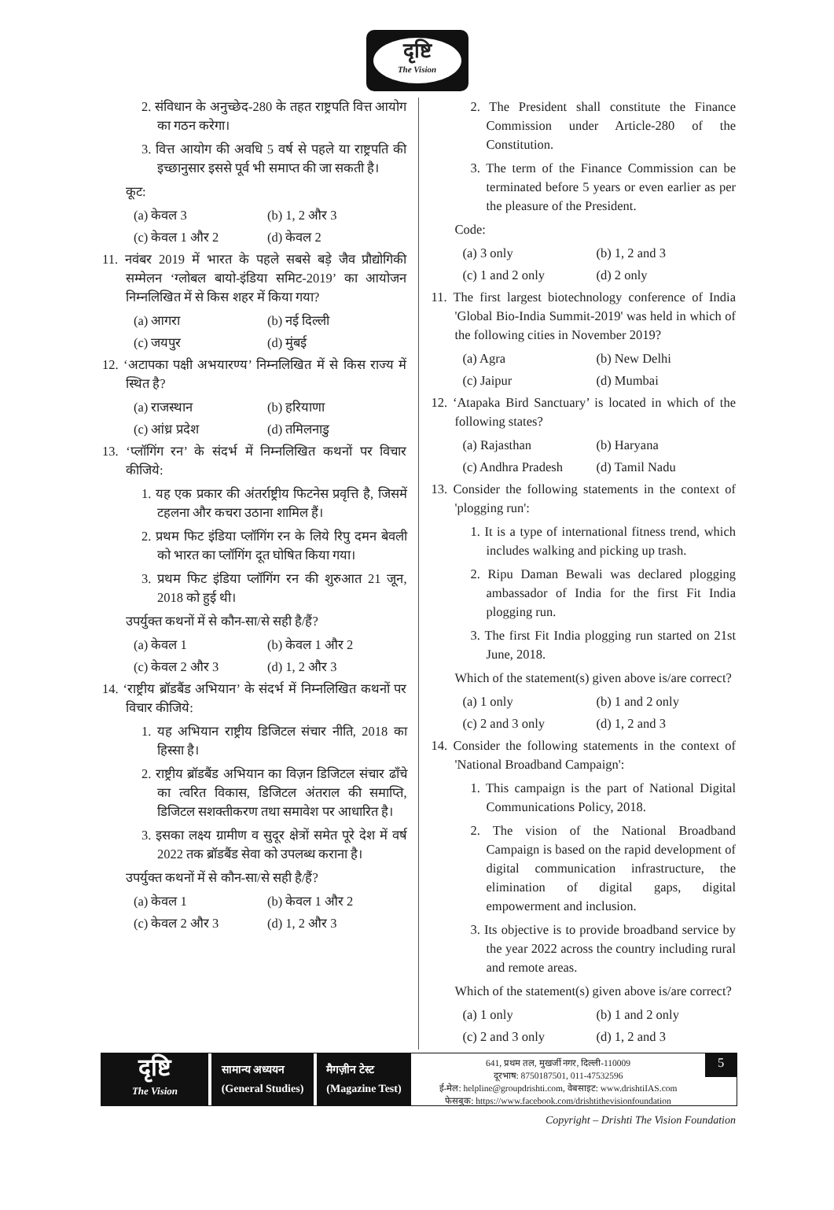दृष्टि
The Vision
2. संविधान के अनुच्छेद-280 के तहत राष्ट्रपति वित्त आयोग का गठन करेगा।
3. वित्त आयोग की अवधि 5 वर्ष से पहले या राष्ट्रपति की इच्छानुसार इससे पूर्व भी समाप्त की जा सकती है।
कूट:
(a) केवल 3 (b) 1, 2 और 3
(c) केवल 1 और 2 (d) केवल 2
11. नवंबर 2019 में भारत के पहले सबसे बड़े जैव प्रौद्योगिकी सम्मेलन ‘ग्लोबल बायो-इंडिया समिट-2019’ का आयोजन निम्नलिखित में से किस शहर में किया गया?
(a) आगरा (b) नई दिल्ली
(c) जयपुर (d) मुंबई
12. ‘अटापका पक्षी अभयारण्य’ निम्नलिखित में से किस राज्य में स्थित है?
(a) राजस्थान (b) हरियाणा
(c) आंध्र प्रदेश (d) तमिलनाडु
13. ‘प्लॉगिंग रन’ के संदर्भ में निम्नलिखित कथनों पर विचार कीजिये:
1. यह एक प्रकार की अंतर्राष्ट्रीय फिटनेस प्रवृत्ति है, जिसमें टहलना और कचरा उठाना शामिल हैं।
2. प्रथम फिट इंडिया प्लॉगिंग रन के लिये रिपु दमन बेवली को भारत का प्लॉगिंग दूत घोषित किया गया।
3. प्रथम फिट इंडिया प्लॉगिंग रन की शुरुआत 21 जून, 2018 को हुई थी।
उपर्युक्त कथनों में से कौन-सा/से सही है/हैं?
(a) केवल 1 (b) केवल 1 और 2
(c) केवल 2 और 3 (d) 1, 2 और 3
14. ‘राष्ट्रीय ब्रॉडबैंड अभियान’ के संदर्भ में निम्नलिखित कथनों पर विचार कीजिये:
1. यह अभियान राष्ट्रीय डिजिटल संचार नीति, 2018 का हिस्सा है।
2. राष्ट्रीय ब्रॉडबैंड अभियान का विज़न डिजिटल संचार ढाँचे का त्वरित विकास, डिजिटल अंतराल की समाप्ति, डिजिटल सशक्तीकरण तथा समावेश पर आधारित है।
3. इसका लक्ष्य ग्रामीण व सुदूर क्षेत्रों समेत पूरे देश में वर्ष 2022 तक ब्रॉडबैंड सेवा को उपलब्ध कराना है।
उपर्युक्त कथनों में से कौन-सा/से सही है/हैं?
(a) केवल 1 (b) केवल 1 और 2
(c) केवल 2 और 3 (d) 1, 2 और 3
2. The President shall constitute the Finance Commission under Article-280 of the Constitution.
3. The term of the Finance Commission can be terminated before 5 years or even earlier as per the pleasure of the President.
Code:
(a) 3 only (b) 1, 2 and 3
(c) 1 and 2 only (d) 2 only
11. The first largest biotechnology conference of India 'Global Bio-India Summit-2019' was held in which of the following cities in November 2019?
(a) Agra (b) New Delhi
(c) Jaipur (d) Mumbai
12. ‘Atapaka Bird Sanctuary’ is located in which of the following states?
(a) Rajasthan (b) Haryana
(c) Andhra Pradesh (d) Tamil Nadu
13. Consider the following statements in the context of 'plogging run':
1. It is a type of international fitness trend, which includes walking and picking up trash.
2. Ripu Daman Bewali was declared plogging ambassador of India for the first Fit India plogging run.
3. The first Fit India plogging run started on 21st June, 2018.
Which of the statement(s) given above is/are correct?
(a) 1 only (b) 1 and 2 only
(c) 2 and 3 only (d) 1, 2 and 3
14. Consider the following statements in the context of 'National Broadband Campaign':
1. This campaign is the part of National Digital Communications Policy, 2018.
2. The vision of the National Broadband Campaign is based on the rapid development of digital communication infrastructure, the elimination of digital gaps, digital empowerment and inclusion.
3. Its objective is to provide broadband service by the year 2022 across the country including rural and remote areas.
Which of the statement(s) given above is/are correct?
(a) 1 only (b) 1 and 2 only
(c) 2 and 3 only (d) 1, 2 and 3
दृष्टि
The Vision
सामान्य अध्ययन
(General Studies)
मैगज़ीन टेस्ट
(Magazine Test)
641, प्रथम तल, मुखर्जी नगर, दिल्ली-110009
दूरभाष: 8750187501, 011-47532596
ई-मेल: helpline@groupdrishti.com, वेबसाइट: www.drishtiIAS.com
फेसबुक: https://www.facebook.com/drishtithevisionfoundation
5
Copyright – Drishti The Vision Foundation